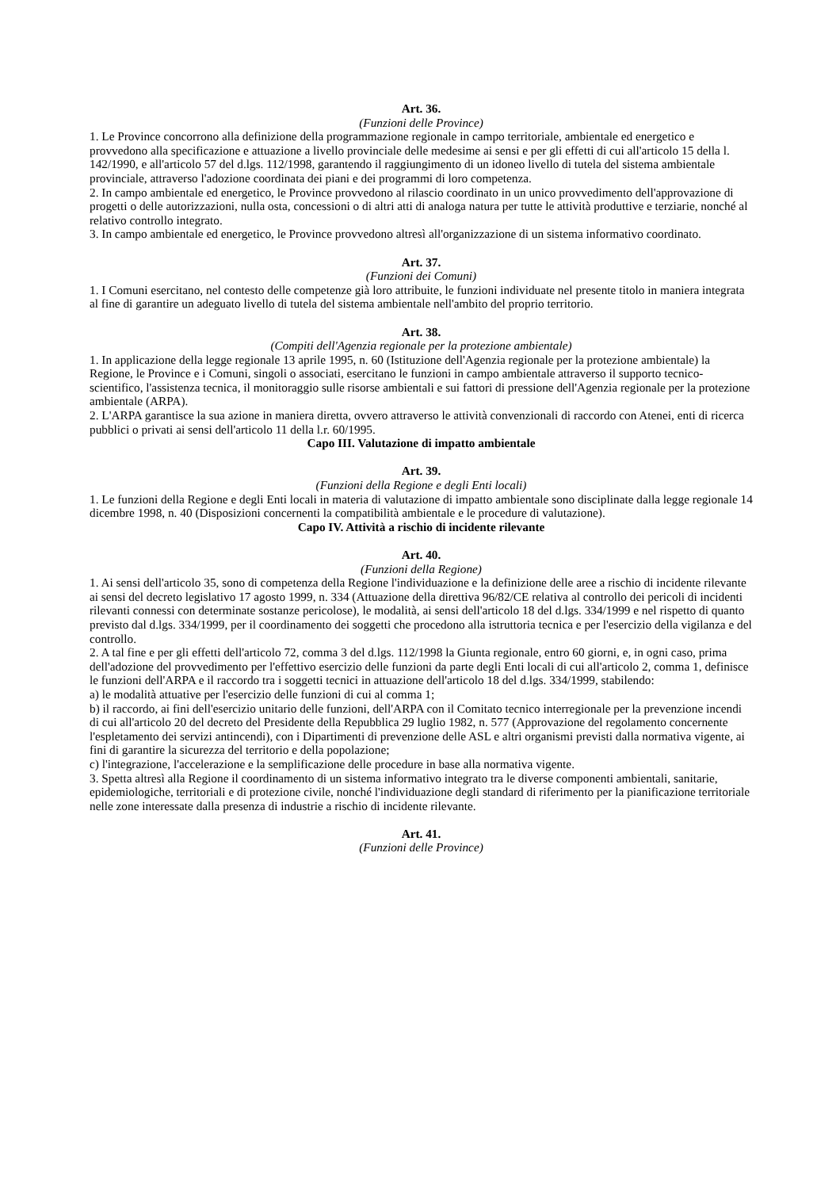Art. 36.
(Funzioni delle Province)
1. Le Province concorrono alla definizione della programmazione regionale in campo territoriale, ambientale ed energetico e provvedono alla specificazione e attuazione a livello provinciale delle medesime ai sensi e per gli effetti di cui all'articolo 15 della l. 142/1990, e all'articolo 57 del d.lgs. 112/1998, garantendo il raggiungimento di un idoneo livello di tutela del sistema ambientale provinciale, attraverso l'adozione coordinata dei piani e dei programmi di loro competenza.
2. In campo ambientale ed energetico, le Province provvedono al rilascio coordinato in un unico provvedimento dell'approvazione di progetti o delle autorizzazioni, nulla osta, concessioni o di altri atti di analoga natura per tutte le attività produttive e terziarie, nonché al relativo controllo integrato.
3. In campo ambientale ed energetico, le Province provvedono altresì all'organizzazione di un sistema informativo coordinato.
Art. 37.
(Funzioni dei Comuni)
1. I Comuni esercitano, nel contesto delle competenze già loro attribuite, le funzioni individuate nel presente titolo in maniera integrata al fine di garantire un adeguato livello di tutela del sistema ambientale nell'ambito del proprio territorio.
Art. 38.
(Compiti dell'Agenzia regionale per la protezione ambientale)
1. In applicazione della legge regionale 13 aprile 1995, n. 60 (Istituzione dell'Agenzia regionale per la protezione ambientale) la Regione, le Province e i Comuni, singoli o associati, esercitano le funzioni in campo ambientale attraverso il supporto tecnico-scientifico, l'assistenza tecnica, il monitoraggio sulle risorse ambientali e sui fattori di pressione dell'Agenzia regionale per la protezione ambientale (ARPA).
2. L'ARPA garantisce la sua azione in maniera diretta, ovvero attraverso le attività convenzionali di raccordo con Atenei, enti di ricerca pubblici o privati ai sensi dell'articolo 11 della l.r. 60/1995.
Capo III. Valutazione di impatto ambientale
Art. 39.
(Funzioni della Regione e degli Enti locali)
1. Le funzioni della Regione e degli Enti locali in materia di valutazione di impatto ambientale sono disciplinate dalla legge regionale 14 dicembre 1998, n. 40 (Disposizioni concernenti la compatibilità ambientale e le procedure di valutazione).
Capo IV. Attività a rischio di incidente rilevante
Art. 40.
(Funzioni della Regione)
1. Ai sensi dell'articolo 35, sono di competenza della Regione l'individuazione e la definizione delle aree a rischio di incidente rilevante ai sensi del decreto legislativo 17 agosto 1999, n. 334 (Attuazione della direttiva 96/82/CE relativa al controllo dei pericoli di incidenti rilevanti connessi con determinate sostanze pericolose), le modalità, ai sensi dell'articolo 18 del d.lgs. 334/1999 e nel rispetto di quanto previsto dal d.lgs. 334/1999, per il coordinamento dei soggetti che procedono alla istruttoria tecnica e per l'esercizio della vigilanza e del controllo.
2. A tal fine e per gli effetti dell'articolo 72, comma 3 del d.lgs. 112/1998 la Giunta regionale, entro 60 giorni, e, in ogni caso, prima dell'adozione del provvedimento per l'effettivo esercizio delle funzioni da parte degli Enti locali di cui all'articolo 2, comma 1, definisce le funzioni dell'ARPA e il raccordo tra i soggetti tecnici in attuazione dell'articolo 18 del d.lgs. 334/1999, stabilendo:
a) le modalità attuative per l'esercizio delle funzioni di cui al comma 1;
b) il raccordo, ai fini dell'esercizio unitario delle funzioni, dell'ARPA con il Comitato tecnico interregionale per la prevenzione incendi di cui all'articolo 20 del decreto del Presidente della Repubblica 29 luglio 1982, n. 577 (Approvazione del regolamento concernente l'espletamento dei servizi antincendi), con i Dipartimenti di prevenzione delle ASL e altri organismi previsti dalla normativa vigente, ai fini di garantire la sicurezza del territorio e della popolazione;
c) l'integrazione, l'accelerazione e la semplificazione delle procedure in base alla normativa vigente.
3. Spetta altresì alla Regione il coordinamento di un sistema informativo integrato tra le diverse componenti ambientali, sanitarie, epidemiologiche, territoriali e di protezione civile, nonché l'individuazione degli standard di riferimento per la pianificazione territoriale nelle zone interessate dalla presenza di industrie a rischio di incidente rilevante.
Art. 41.
(Funzioni delle Province)